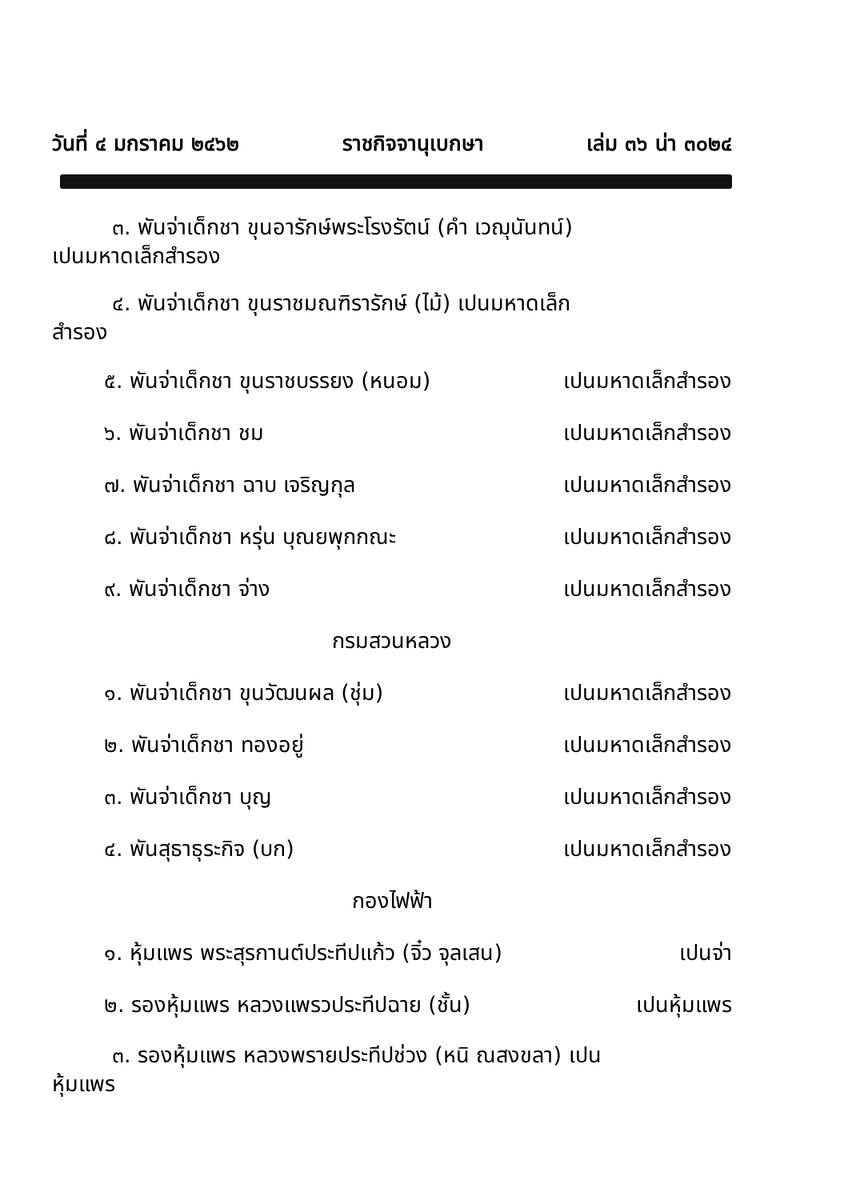วันที่ ๔ มกราคม ๒๔๖๒ ราชกิจจานุเบกษา เล่ม ๓๖ น่า ๓๐๒๔
๓. พันจ่าเด็กชา ขุนอารักษ์พระโรงรัตน์ (คำ เวฌุนันทน์)
เปนมหาดเล็กสำรอง
๔. พันจ่าเด็กชา ขุนราชมณฑิรารักษ์ (ไม้) เปนมหาดเล็ก
สำรอง
๕. พันจ่าเด็กชา ขุนราชบรรยง (หนอม) เปนมหาดเล็กสำรอง
๖. พันจ่าเด็กชา ชม เปนมหาดเล็กสำรอง
๗. พันจ่าเด็กชา ฉาบ เจริญกุล เปนมหาดเล็กสำรอง
๘. พันจ่าเด็กชา หรุ่น บุณยพุกกณะ เปนมหาดเล็กสำรอง
๙. พันจ่าเด็กชา จ่าง เปนมหาดเล็กสำรอง
กรมสวนหลวง
๑. พันจ่าเด็กชา ขุนวัฒนผล (ชุ่ม) เปนมหาดเล็กสำรอง
๒. พันจ่าเด็กชา ทองอยู่ เปนมหาดเล็กสำรอง
๓. พันจ่าเด็กชา บุญ เปนมหาดเล็กสำรอง
๔. พันสุธาธุระกิจ (บก) เปนมหาดเล็กสำรอง
กองไฟฟ้า
๑. หุ้มแพร พระสุรกานต์ประทีปแก้ว (จิ๋ว จุลเสน) เปนจ่า
๒. รองหุ้มแพร หลวงแพรวประทีปฉาย (ชั้น) เปนหุ้มแพร
๓. รองหุ้มแพร หลวงพรายประทีปช่วง (หนิ ณสงขลา) เปน
หุ้มแพร